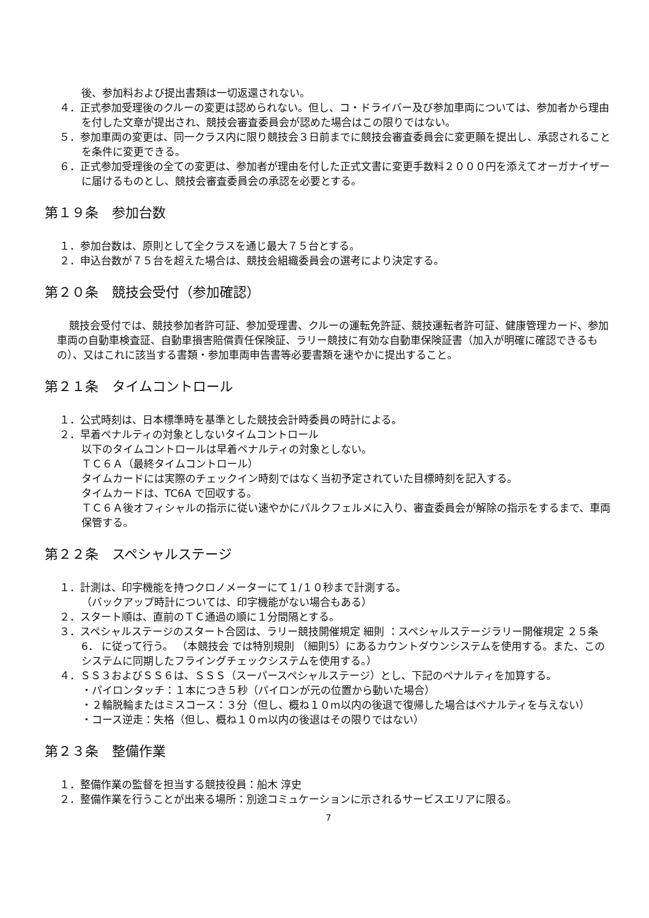後、参加料および提出書類は一切返還されない。
４．正式参加受理後のクルーの変更は認められない。但し、コ・ドライバー及び参加車両については、参加者から理由を付した文章が提出され、競技会審査委員会が認めた場合はこの限りではない。
５．参加車両の変更は、同一クラス内に限り競技会３日前までに競技会審査委員会に変更願を提出し、承認されることを条件に変更できる。
６．正式参加受理後の全ての変更は、参加者が理由を付した正式文書に変更手数料２０００円を添えてオーガナイザーに届けるものとし、競技会審査委員会の承認を必要とする。
第１９条　参加台数
１．参加台数は、原則として全クラスを通じ最大７５台とする。
２．申込台数が７５台を超えた場合は、競技会組織委員会の選考により決定する。
第２０条　競技会受付（参加確認）
競技会受付では、競技参加者許可証、参加受理書、クルーの運転免許証、競技運転者許可証、健康管理カード、参加車両の自動車検査証、自動車損害賠償責任保険証、ラリー競技に有効な自動車保険証書（加入が明確に確認できるもの）、又はこれに該当する書類・参加車両申告書等必要書類を速やかに提出すること。
第２１条　タイムコントロール
１．公式時刻は、日本標準時を基準とした競技会計時委員の時計による。
２．早着ペナルティの対象としないタイムコントロール
以下のタイムコントロールは早着ペナルティの対象としない。
ＴＣ６Ａ（最終タイムコントロール）
タイムカードには実際のチェックイン時刻ではなく当初予定されていた目標時刻を記入する。
タイムカードは、TC6A で回収する。
ＴＣ６Ａ後オフィシャルの指示に従い速やかにパルクフェルメに入り、審査委員会が解除の指示をするまで、車両保管する。
第２２条　スペシャルステージ
１．計測は、印字機能を持つクロノメーターにて１/１０秒まで計測する。
（バックアップ時計については、印字機能がない場合もある）
２．スタート順は、直前のＴＣ通過の順に１分間隔とする。
３．スペシャルステージのスタート合図は、ラリー競技開催規定 細則 ：スペシャルステージラリー開催規定 ２５条6． に従って行う。 （本競技会 では特別規則 （細則5）にあるカウントダウンシステムを使用する。また、このシステムに同期したフライングチェックシステムを使用する。）
４．ＳＳ３およびＳＳ６は、ＳＳＳ（スーパースペシャルステージ）とし、下記のペナルティを加算する。
・パイロンタッチ：１本につき５秒（パイロンが元の位置から動いた場合）
・２輪脱輪またはミスコース：３分（但し、概ね１０m以内の後退で復帰した場合はペナルティを与えない）
・コース逆走：失格（但し、概ね１０m以内の後退はその限りではない）
第２３条　整備作業
１．整備作業の監督を担当する競技役員：船木 淳史
２．整備作業を行うことが出来る場所：別途コミュケーションに示されるサービスエリアに限る。
7